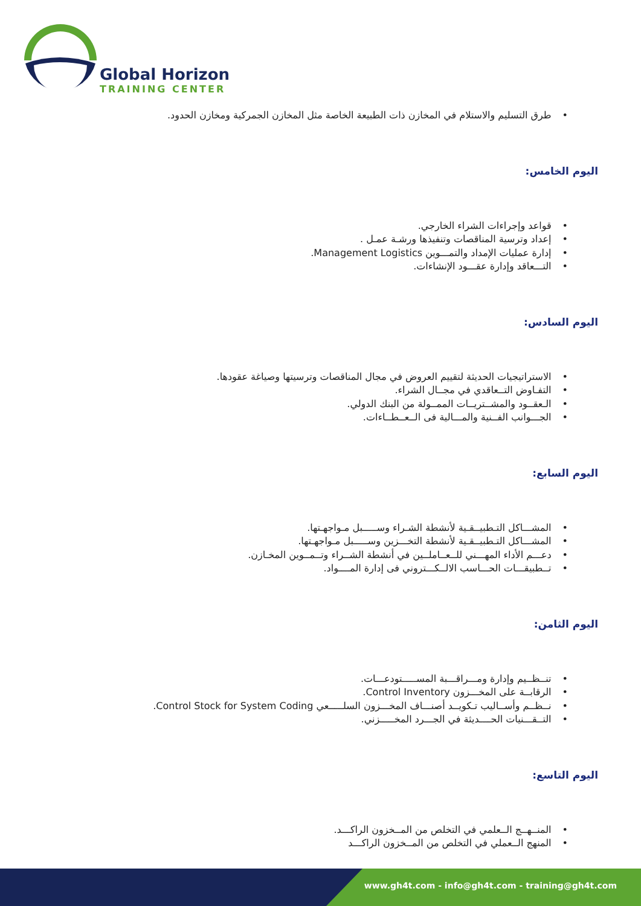Global Horizon
TRAINING CENTER
طرق التسليم والاستلام في المخازن ذات الطبيعة الخاصة مثل المخازن الجمركية ومخازن الحدود.
اليوم الخامس:
قواعد وإجراءات الشراء الخارجي.
إعداد وترسية المناقصات وتنفيذها ورشـة عمـل .
إدارة عمليات الإمداد والتمـــوين Management Logistics.
التـــعاقد وإدارة عقـــود الإنشاءات.
اليوم السادس:
الاستراتيجيات الحديثة لتقييم العروض في مجال المناقصات وترسيتها وصياغة عقودها.
التفـاوض التــعاقدي في مجــال الشراء.
الـعقــود والمشــتريــات الممــولة من البنك الدولي.
الجـــوانب الفــنية والمـــالية فى الــعــطــاءات.
اليوم السابع:
المشـــاكل التـطبيــقـية لأنشطة الشـراء وســـــبل مـواجهـتها.
المشـــاكل التـطبيــقـية لأنشطة التخـــزين وســـــبل مـواجهـتها.
دعـــم الأداء المهـــني للــعــاملــين في أنشطة الشــراء وتــمــوين المخـازن.
تــطبيقـــات الحـــاسب الالــكـــتروني فى إدارة المــــواد.
اليوم الثامن:
تنــظــيم وإدارة ومـــراقـــبة المســـــتودعـــات.
الرقابــة على المخـــزون Control Inventory.
نــظــم وأســاليب تـكويــد أصنـــاف المخـــزون السلـــــعي Control Stock for System Coding.
التــقـــنيات الحــــديثة في الجـــرد المخـــــزني.
اليوم التاسع:
المنــهــج الــعلمي في التخلص من المــخزون الراكـــد.
المنهج الــعملي في التخلص من المــخزون الراكـــد
www.gh4t.com - info@gh4t.com - training@gh4t.com